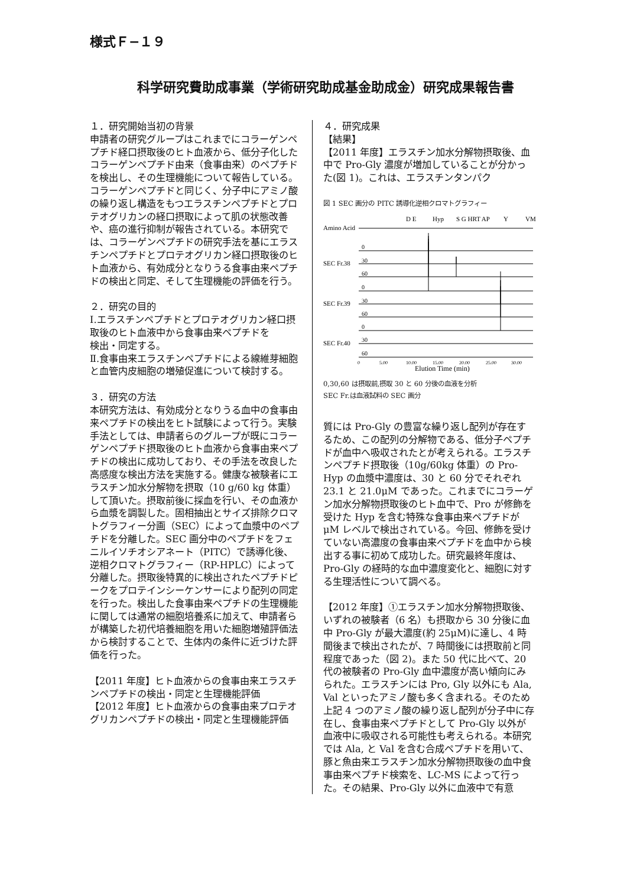様式Ｆ−１９
科学研究費助成事業（学術研究助成基金助成金）研究成果報告書
１．研究開始当初の背景
申請者の研究グループはこれまでにコラーゲンペプチド経口摂取後のヒト血液から、低分子化したコラーゲンペプチド由来（食事由来）のペプチドを検出し、その生理機能について報告している。コラーゲンペプチドと同じく、分子中にアミノ酸の繰り返し構造をもつエラスチンペプチドとプロテオグリカンの経口摂取によって肌の状態改善や、癌の進行抑制が報告されている。本研究では、コラーゲンペプチドの研究手法を基にエラスチンペプチドとプロテオグリカン経口摂取後のヒト血液から、有効成分となりうる食事由来ペプチドの検出と同定、そして生理機能の評価を行う。
２．研究の目的
Ⅰ.エラスチンペプチドとプロテオグリカン経口摂取後のヒト血液中から食事由来ペプチドを
検出・同定する。
Ⅱ.食事由来エラスチンペプチドによる線維芽細胞と血管内皮細胞の増殖促進について検討する。
３．研究の方法
本研究方法は、有効成分となりうる血中の食事由来ペプチドの検出をヒト試験によって行う。実験手法としては、申請者らのグループが既にコラーゲンペプチド摂取後のヒト血液から食事由来ペプチドの検出に成功しており、その手法を改良した高感度な検出方法を実施する。健康な被験者にエラスチン加水分解物を摂取（10 g/60 kg 体重）して頂いた。摂取前後に採血を行い、その血液から血漿を調製した。固相抽出とサイズ排除クロマトグラフィー分画（SEC）によって血漿中のペプチドを分離した。SEC 画分中のペプチドをフェニルイソチオシアネート（PITC）で誘導化後、逆相クロマトグラフィー（RP-HPLC）によって分離した。摂取後特異的に検出されたペプチドピークをプロテインシーケンサーにより配列の同定を行った。検出した食事由来ペプチドの生理機能に関しては通常の細胞培養系に加えて、申請者らが構築した初代培養細胞を用いた細胞増殖評価法から検討することで、生体内の条件に近づけた評価を行った。
【2011 年度】ヒト血液からの食事由来エラスチンペプチドの検出・同定と生理機能評価
【2012 年度】ヒト血液からの食事由来プロテオグリカンペプチドの検出・同定と生理機能評価
４．研究成果
【結果】
【2011 年度】エラスチン加水分解物摂取後、血中で Pro-Gly 濃度が増加していることが分かった(図 1)。これは、エラスチンタンパク
図 1 SEC 画分の PITC 誘導化逆相クロマトグラフィー
Amino Acid
D E
Hyp
S G HRT AP
Y
VM
SEC Fr.38
SEC Fr.39
SEC Fr.40
0
30
60
0
30
60
0
30
60
0
5.00
10.00
15.00
20.00
25.00
30.00
Elution Time (min)
0,30,60 は摂取前,摂取 30 と 60 分後の血液を分析
SEC Fr.は血液試料の SEC 画分
質には Pro-Gly の豊富な繰り返し配列が存在するため、この配列の分解物である、低分子ペプチドが血中へ吸収されたとが考えられる。エラスチンペプチド摂取後（10g/60kg 体重）の Pro-Hyp の血漿中濃度は、30 と 60 分でそれぞれ 23.1 と 21.0μM であった。これまでにコラーゲン加水分解物摂取後のヒト血中で、Pro が修飾を受けた Hyp を含む特殊な食事由来ペプチドがμM レベルで検出されている。今回、修飾を受けていない高濃度の食事由来ペプチドを血中から検出する事に初めて成功した。研究最終年度は、Pro-Gly の経時的な血中濃度変化と、細胞に対する生理活性について調べる。
【2012 年度】①エラスチン加水分解物摂取後、いずれの被験者（6 名）も摂取から 30 分後に血中 Pro-Gly が最大濃度(約 25μM)に達し、4 時間後まで検出されたが、7 時間後には摂取前と同程度であった（図 2)。また 50 代に比べて、20 代の被験者の Pro-Gly 血中濃度が高い傾向にみられた。エラスチンには Pro, Gly 以外にも Ala, Val といったアミノ酸も多く含まれる。そのため上記 4 つのアミノ酸の繰り返し配列が分子中に存在し、食事由来ペプチドとして Pro-Gly 以外が血液中に吸収される可能性も考えられる。本研究では Ala, と Val を含む合成ペプチドを用いて、豚と魚由来エラスチン加水分解物摂取後の血中食事由来ペプチド検索を、LC-MS によって行った。その結果、Pro-Gly 以外に血液中で有意